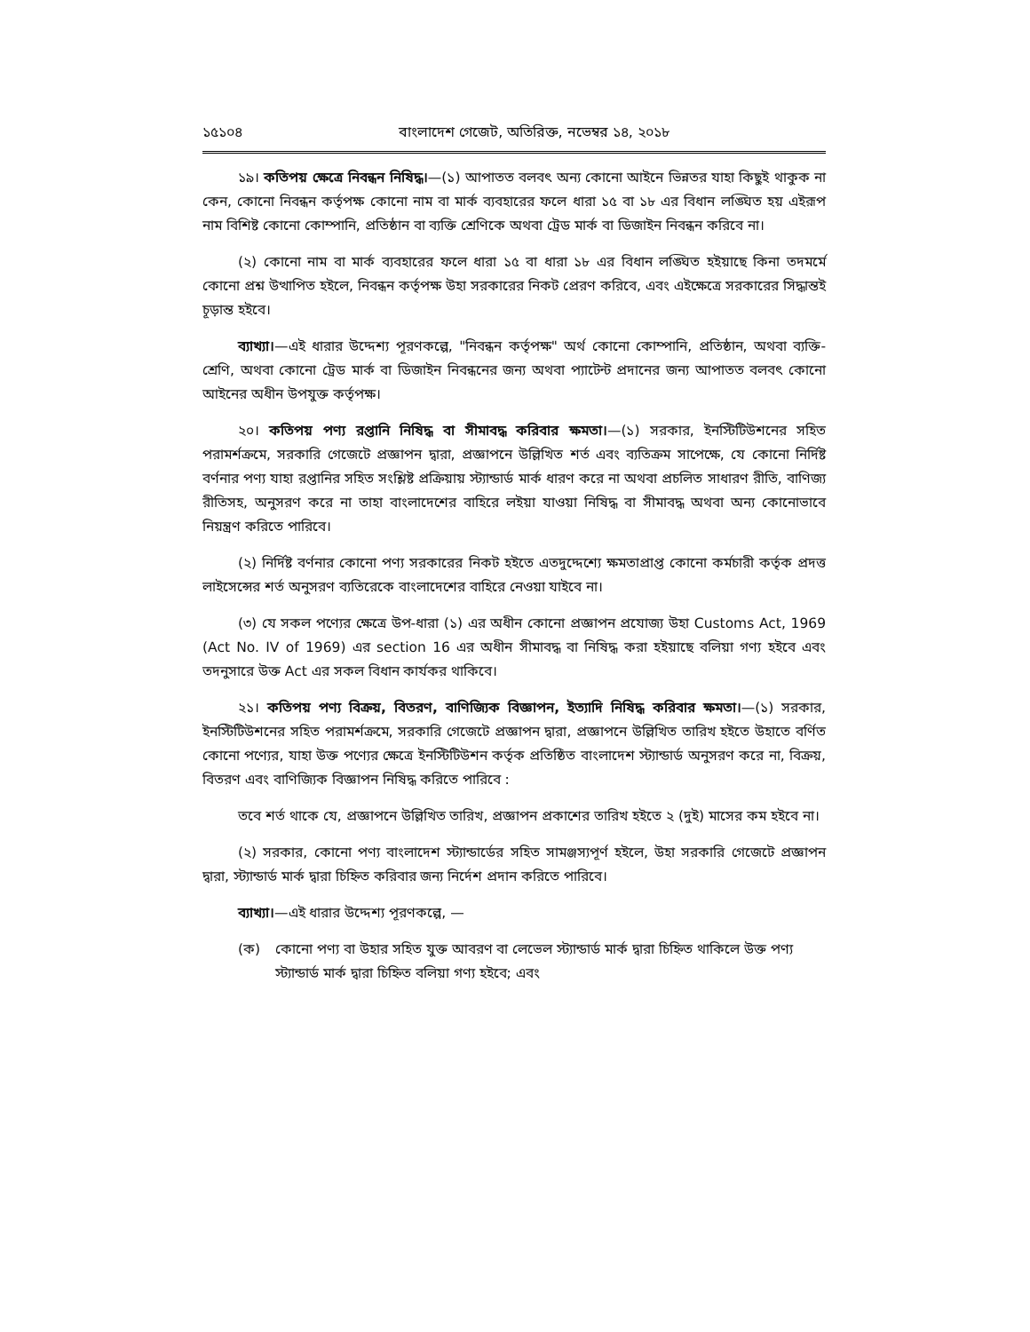১৫১০৪ বাংলাদেশ গেজেট, অতিরিক্ত, নভেম্বর ১৪, ২০১৮
১৯। কতিপয় ক্ষেত্রে নিবন্ধন নিষিদ্ধ।—(১) আপাতত বলবৎ অন্য কোনো আইনে ভিন্নতর যাহা কিছুই থাকুক না কেন, কোনো নিবন্ধন কর্তৃপক্ষ কোনো নাম বা মার্ক ব্যবহারের ফলে ধারা ১৫ বা ১৮ এর বিধান লঙ্ঘিত হয় এইরূপ নাম বিশিষ্ট কোনো কোম্পানি, প্রতিষ্ঠান বা ব্যক্তি শ্রেণিকে অথবা ট্রেড মার্ক বা ডিজাইন নিবন্ধন করিবে না।
(২) কোনো নাম বা মার্ক ব্যবহারের ফলে ধারা ১৫ বা ধারা ১৮ এর বিধান লঙ্ঘিত হইয়াছে কিনা তদমর্মে কোনো প্রশ্ন উত্থাপিত হইলে, নিবন্ধন কর্তৃপক্ষ উহা সরকারের নিকট প্রেরণ করিবে, এবং এইক্ষেত্রে সরকারের সিদ্ধান্তই চূড়ান্ত হইবে।
ব্যাখ্যা।—এই ধারার উদ্দেশ্য পূরণকল্পে, "নিবন্ধন কর্তৃপক্ষ" অর্থ কোনো কোম্পানি, প্রতিষ্ঠান, অথবা ব্যক্তি-শ্রেণি, অথবা কোনো ট্রেড মার্ক বা ডিজাইন নিবন্ধনের জন্য অথবা প্যাটেন্ট প্রদানের জন্য আপাতত বলবৎ কোনো আইনের অধীন উপযুক্ত কর্তৃপক্ষ।
২০। কতিপয় পণ্য রপ্তানি নিষিদ্ধ বা সীমাবদ্ধ করিবার ক্ষমতা।—(১) সরকার, ইনস্টিটিউশনের সহিত পরামর্শক্রমে, সরকারি গেজেটে প্রজ্ঞাপন দ্বারা, প্রজ্ঞাপনে উল্লিখিত শর্ত এবং ব্যতিক্রম সাপেক্ষে, যে কোনো নির্দিষ্ট বর্ণনার পণ্য যাহা রপ্তানির সহিত সংশ্লিষ্ট প্রক্রিয়ায় স্ট্যান্ডার্ড মার্ক ধারণ করে না অথবা প্রচলিত সাধারণ রীতি, বাণিজ্য রীতিসহ, অনুসরণ করে না তাহা বাংলাদেশের বাহিরে লইয়া যাওয়া নিষিদ্ধ বা সীমাবদ্ধ অথবা অন্য কোনোভাবে নিয়ন্ত্রণ করিতে পারিবে।
(২) নির্দিষ্ট বর্ণনার কোনো পণ্য সরকারের নিকট হইতে এতদুদ্দেশ্যে ক্ষমতাপ্রাপ্ত কোনো কর্মচারী কর্তৃক প্রদত্ত লাইসেন্সের শর্ত অনুসরণ ব্যতিরেকে বাংলাদেশের বাহিরে নেওয়া যাইবে না।
(৩) যে সকল পণ্যের ক্ষেত্রে উপ-ধারা (১) এর অধীন কোনো প্রজ্ঞাপন প্রযোজ্য উহা Customs Act, 1969 (Act No. IV of 1969) এর section 16 এর অধীন সীমাবদ্ধ বা নিষিদ্ধ করা হইয়াছে বলিয়া গণ্য হইবে এবং তদনুসারে উক্ত Act এর সকল বিধান কার্যকর থাকিবে।
২১। কতিপয় পণ্য বিক্রয়, বিতরণ, বাণিজ্যিক বিজ্ঞাপন, ইত্যাদি নিষিদ্ধ করিবার ক্ষমতা।—(১) সরকার, ইনস্টিটিউশনের সহিত পরামর্শক্রমে, সরকারি গেজেটে প্রজ্ঞাপন দ্বারা, প্রজ্ঞাপনে উল্লিখিত তারিখ হইতে উহাতে বর্ণিত কোনো পণ্যের, যাহা উক্ত পণ্যের ক্ষেত্রে ইনস্টিটিউশন কর্তৃক প্রতিষ্ঠিত বাংলাদেশ স্ট্যান্ডার্ড অনুসরণ করে না, বিক্রয়, বিতরণ এবং বাণিজ্যিক বিজ্ঞাপন নিষিদ্ধ করিতে পারিবে :
তবে শর্ত থাকে যে, প্রজ্ঞাপনে উল্লিখিত তারিখ, প্রজ্ঞাপন প্রকাশের তারিখ হইতে ২ (দুই) মাসের কম হইবে না।
(২) সরকার, কোনো পণ্য বাংলাদেশ স্ট্যান্ডার্ডের সহিত সামঞ্জস্যপূর্ণ হইলে, উহা সরকারি গেজেটে প্রজ্ঞাপন দ্বারা, স্ট্যান্ডার্ড মার্ক দ্বারা চিহ্নিত করিবার জন্য নির্দেশ প্রদান করিতে পারিবে।
ব্যাখ্যা।—এই ধারার উদ্দেশ্য পূরণকল্পে, —
(ক) কোনো পণ্য বা উহার সহিত যুক্ত আবরণ বা লেভেল স্ট্যান্ডার্ড মার্ক দ্বারা চিহ্নিত থাকিলে উক্ত পণ্য স্ট্যান্ডার্ড মার্ক দ্বারা চিহ্নিত বলিয়া গণ্য হইবে; এবং